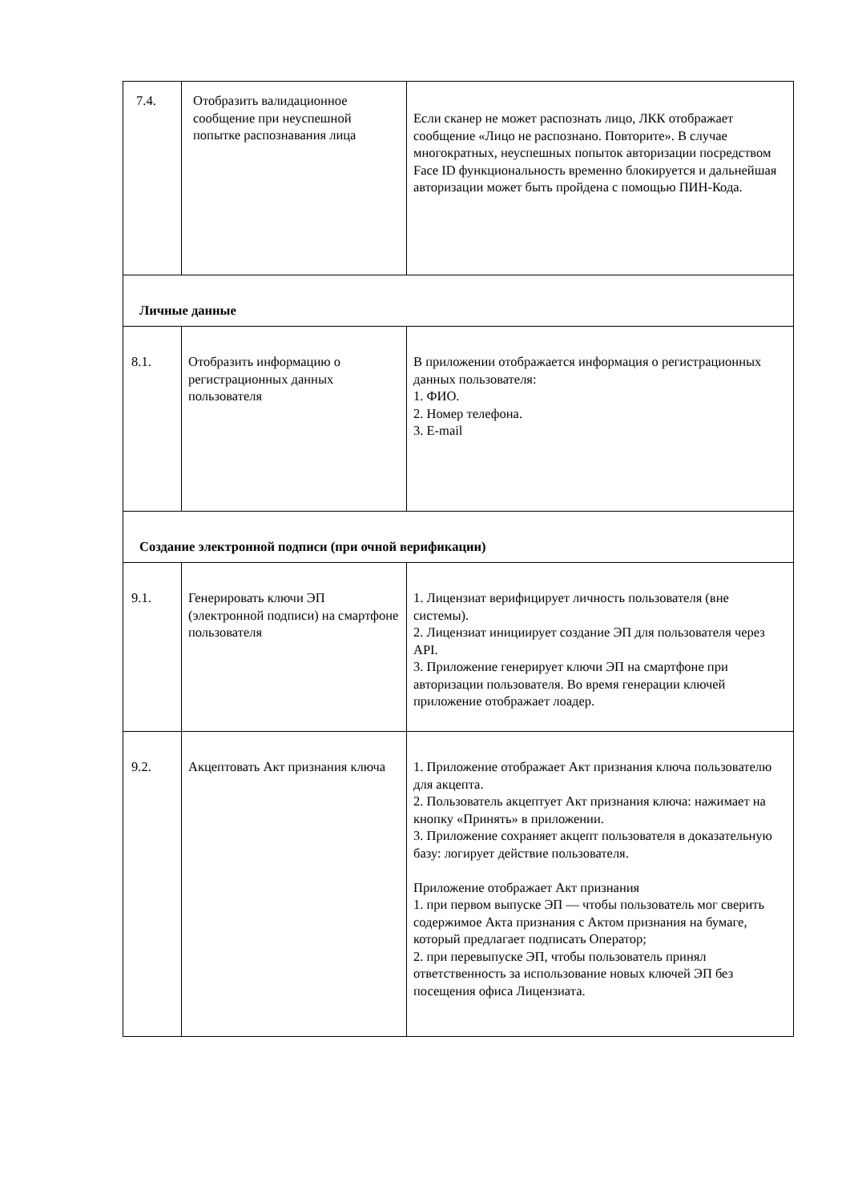| 7.4. | Отобразить валидационное сообщение при неуспешной попытке распознавания лица | Если сканер не может распознать лицо, ЛКК отображает сообщение «Лицо не распознано. Повторите». В случае многократных, неуспешных попыток авторизации посредством Face ID функциональность временно блокируется и дальнейшая авторизации может быть пройдена с помощью ПИН-Кода. |
| Личные данные | | |
| 8.1. | Отобразить информацию о регистрационных данных пользователя | В приложении отображается информация о регистрационных данных пользователя: 1. ФИО. 2. Номер телефона. 3. E-mail |
| Создание электронной подписи (при очной верификации) | | |
| 9.1. | Генерировать ключи ЭП (электронной подписи) на смартфоне пользователя | 1. Лицензиат верифицирует личность пользователя (вне системы). 2. Лицензиат инициирует создание ЭП для пользователя через API. 3. Приложение генерирует ключи ЭП на смартфоне при авторизации пользователя. Во время генерации ключей приложение отображает лоадер. |
| 9.2. | Акцептовать Акт признания ключа | 1. Приложение отображает Акт признания ключа пользователю для акцепта. 2. Пользователь акцептует Акт признания ключа: нажимает на кнопку «Принять» в приложении. 3. Приложение сохраняет акцепт пользователя в доказательную базу: логирует действие пользователя. Приложение отображает Акт признания 1. при первом выпуске ЭП — чтобы пользователь мог сверить содержимое Акта признания с Актом признания на бумаге, который предлагает подписать Оператор; 2. при перевыпуске ЭП, чтобы пользователь принял ответственность за использование новых ключей ЭП без посещения офиса Лицензиата. |